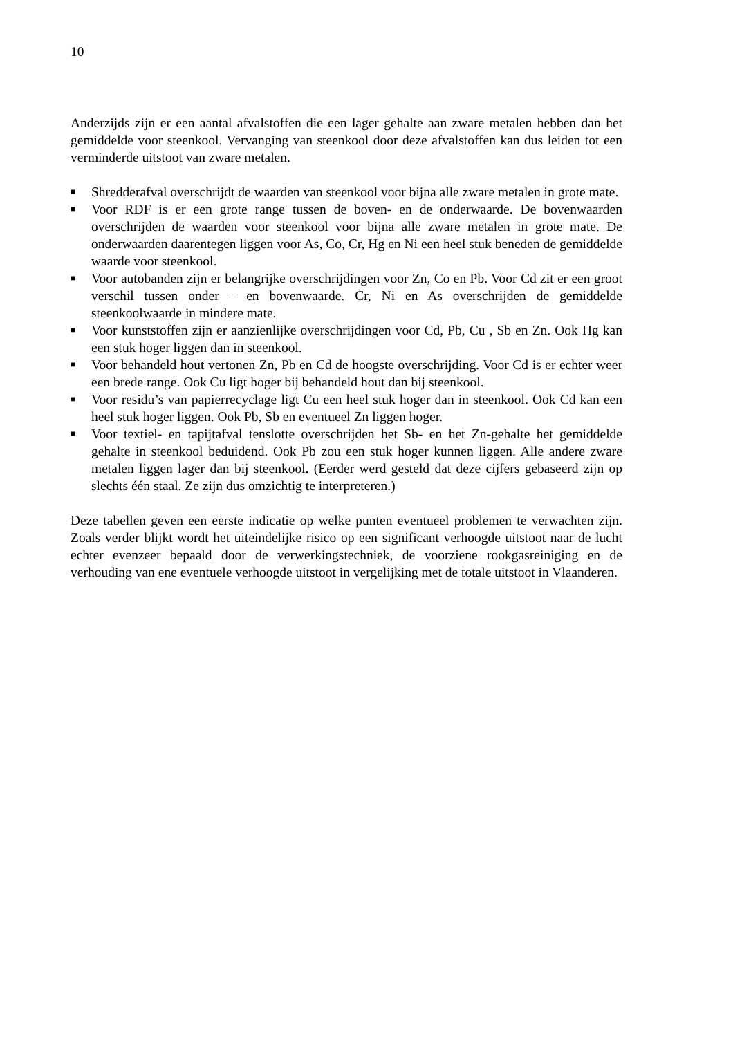10
Anderzijds zijn er een aantal afvalstoffen die een lager gehalte aan zware metalen hebben dan het gemiddelde voor steenkool. Vervanging van steenkool door deze afvalstoffen kan dus leiden tot een verminderde uitstoot van zware metalen.
■ Shredderafval overschrijdt de waarden van steenkool voor bijna alle zware metalen in grote mate.
■ Voor RDF is er een grote range tussen de boven- en de onderwaarde. De bovenwaarden overschrijden de waarden voor steenkool voor bijna alle zware metalen in grote mate. De onderwaarden daarentegen liggen voor As, Co, Cr, Hg en Ni een heel stuk beneden de gemiddelde waarde voor steenkool.
■ Voor autobanden zijn er belangrijke overschrijdingen voor Zn, Co en Pb. Voor Cd zit er een groot verschil tussen onder – en bovenwaarde. Cr, Ni en As overschrijden de gemiddelde steenkoolwaarde in mindere mate.
■ Voor kunststoffen zijn er aanzienlijke overschrijdingen voor Cd, Pb, Cu , Sb en Zn. Ook Hg kan een stuk hoger liggen dan in steenkool.
■ Voor behandeld hout vertonen Zn, Pb en Cd de hoogste overschrijding. Voor Cd is er echter weer een brede range. Ook Cu ligt hoger bij behandeld hout dan bij steenkool.
■ Voor residu’s van papierrecyclage ligt Cu een heel stuk hoger dan in steenkool. Ook Cd kan een heel stuk hoger liggen. Ook Pb, Sb en eventueel Zn liggen hoger.
■ Voor textiel- en tapijtafval tenslotte overschrijden het Sb- en het Zn-gehalte het gemiddelde gehalte in steenkool beduidend. Ook Pb zou een stuk hoger kunnen liggen. Alle andere zware metalen liggen lager dan bij steenkool. (Eerder werd gesteld dat deze cijfers gebaseerd zijn op slechts één staal. Ze zijn dus omzichtig te interpreteren.)
Deze tabellen geven een eerste indicatie op welke punten eventueel problemen te verwachten zijn. Zoals verder blijkt wordt het uiteindelijke risico op een significant verhoogde uitstoot naar de lucht echter evenzeer bepaald door de verwerkingstechniek, de voorziene rookgasreiniging en de verhouding van ene eventuele verhoogde uitstoot in vergelijking met de totale uitstoot in Vlaanderen.